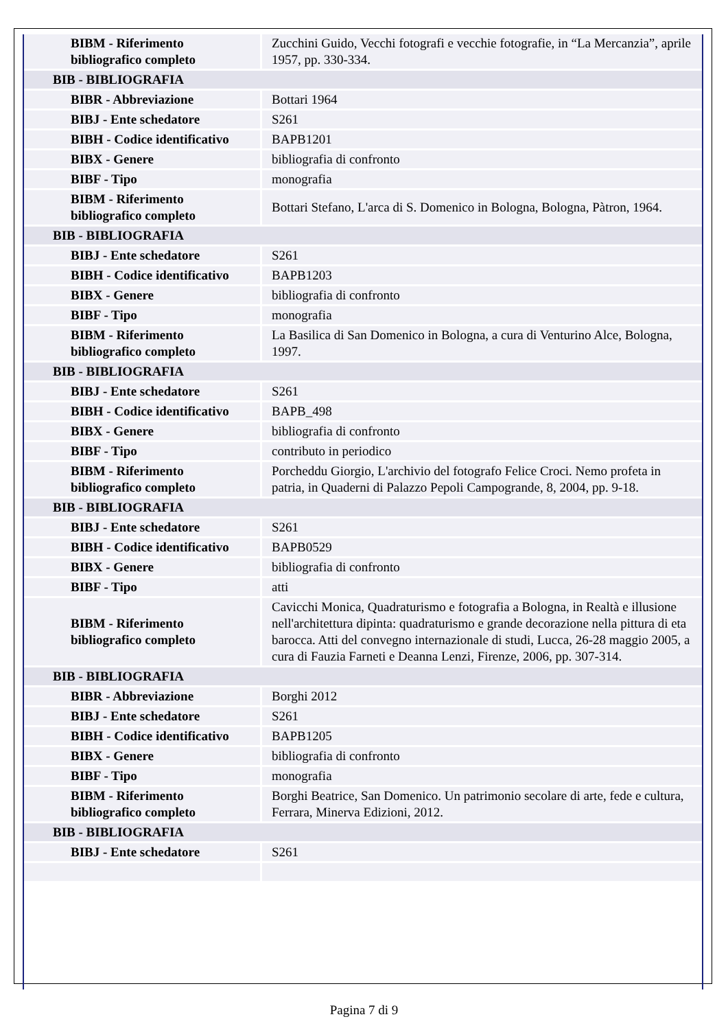| BIBM - Riferimento bibliografico completo | Zucchini Guido, Vecchi fotografi e vecchie fotografie, in “La Mercanzia”, aprile 1957, pp. 330-334. |
| BIB - BIBLIOGRAFIA | |
| BIBR - Abbreviazione | Bottari 1964 |
| BIBJ - Ente schedatore | S261 |
| BIBH - Codice identificativo | BAPB1201 |
| BIBX - Genere | bibliografia di confronto |
| BIBF - Tipo | monografia |
| BIBM - Riferimento bibliografico completo | Bottari Stefano, L'arca di S. Domenico in Bologna, Bologna, Pàtron, 1964. |
| BIB - BIBLIOGRAFIA | |
| BIBJ - Ente schedatore | S261 |
| BIBH - Codice identificativo | BAPB1203 |
| BIBX - Genere | bibliografia di confronto |
| BIBF - Tipo | monografia |
| BIBM - Riferimento bibliografico completo | La Basilica di San Domenico in Bologna, a cura di Venturino Alce, Bologna, 1997. |
| BIB - BIBLIOGRAFIA | |
| BIBJ - Ente schedatore | S261 |
| BIBH - Codice identificativo | BAPB_498 |
| BIBX - Genere | bibliografia di confronto |
| BIBF - Tipo | contributo in periodico |
| BIBM - Riferimento bibliografico completo | Porcheddu Giorgio, L'archivio del fotografo Felice Croci. Nemo profeta in patria, in Quaderni di Palazzo Pepoli Campogrande, 8, 2004, pp. 9-18. |
| BIB - BIBLIOGRAFIA | |
| BIBJ - Ente schedatore | S261 |
| BIBH - Codice identificativo | BAPB0529 |
| BIBX - Genere | bibliografia di confronto |
| BIBF - Tipo | atti |
| BIBM - Riferimento bibliografico completo | Cavicchi Monica, Quadraturismo e fotografia a Bologna, in Realtà e illusione nell'architettura dipinta: quadraturismo e grande decorazione nella pittura di eta barocca. Atti del convegno internazionale di studi, Lucca, 26-28 maggio 2005, a cura di Fauzia Farneti e Deanna Lenzi, Firenze, 2006, pp. 307-314. |
| BIB - BIBLIOGRAFIA | |
| BIBR - Abbreviazione | Borghi 2012 |
| BIBJ - Ente schedatore | S261 |
| BIBH - Codice identificativo | BAPB1205 |
| BIBX - Genere | bibliografia di confronto |
| BIBF - Tipo | monografia |
| BIBM - Riferimento bibliografico completo | Borghi Beatrice, San Domenico. Un patrimonio secolare di arte, fede e cultura, Ferrara, Minerva Edizioni, 2012. |
| BIB - BIBLIOGRAFIA | |
| BIBJ - Ente schedatore | S261 |
Pagina 7 di 9